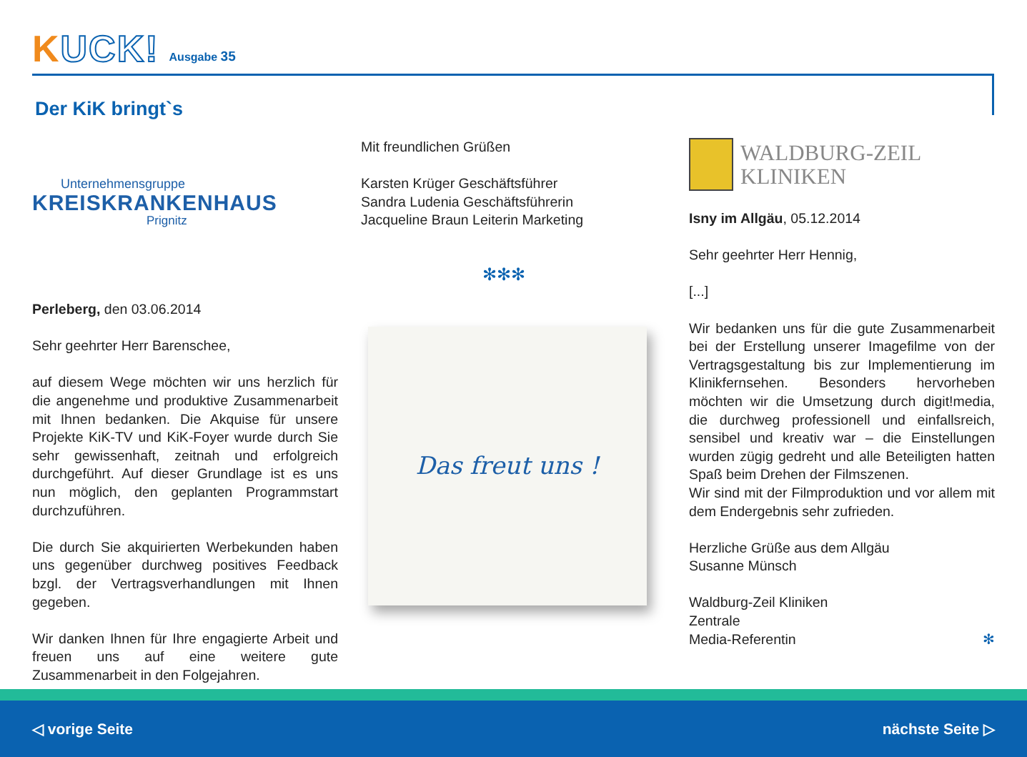KUCK!
Ausgabe 35
Der KiK bringt`s
Unternehmensgruppe
KREISKRANKENHAUS
Prignitz
Perleberg, den 03.06.2014
Sehr geehrter Herr Barenschee,
auf diesem Wege möchten wir uns herzlich für die angenehme und produktive Zusammenarbeit mit Ihnen bedanken. Die Akquise für unsere Projekte KiK-TV und KiK-Foyer wurde durch Sie sehr gewissenhaft, zeitnah und erfolgreich durchgeführt. Auf dieser Grundlage ist es uns nun möglich, den geplanten Programmstart durchzuführen.
Die durch Sie akquirierten Werbekunden haben uns gegenüber durchweg positives Feedback bzgl. der Vertragsverhandlungen mit Ihnen gegeben.
Wir danken Ihnen für Ihre engagierte Arbeit und freuen uns auf eine weitere gute Zusammenarbeit in den Folgejahren.
Mit freundlichen Grüßen
Karsten Krüger Geschäftsführer
Sandra Ludenia Geschäftsführerin
Jacqueline Braun Leiterin Marketing
✻✻✻
Das freut uns !
WALDBURG-ZEIL
KLINIKEN
Isny im Allgäu, 05.12.2014
Sehr geehrter Herr Hennig,
[...]
Wir bedanken uns für die gute Zusammenarbeit bei der Erstellung unserer Imagefilme von der Vertragsgestaltung bis zur Implementierung im Klinikfernsehen. Besonders hervorheben möchten wir die Umsetzung durch digit!media, die durchweg professionell und einfallsreich, sensibel und kreativ war – die Einstellungen wurden zügig gedreht und alle Beteiligten hatten Spaß beim Drehen der Filmszenen.
Wir sind mit der Filmproduktion und vor allem mit dem Endergebnis sehr zufrieden.
Herzliche Grüße aus dem Allgäu
Susanne Münsch
Waldburg-Zeil Kliniken
Zentrale
Media-Referentin ✻
◁ vorige Seite nächste Seite ▷